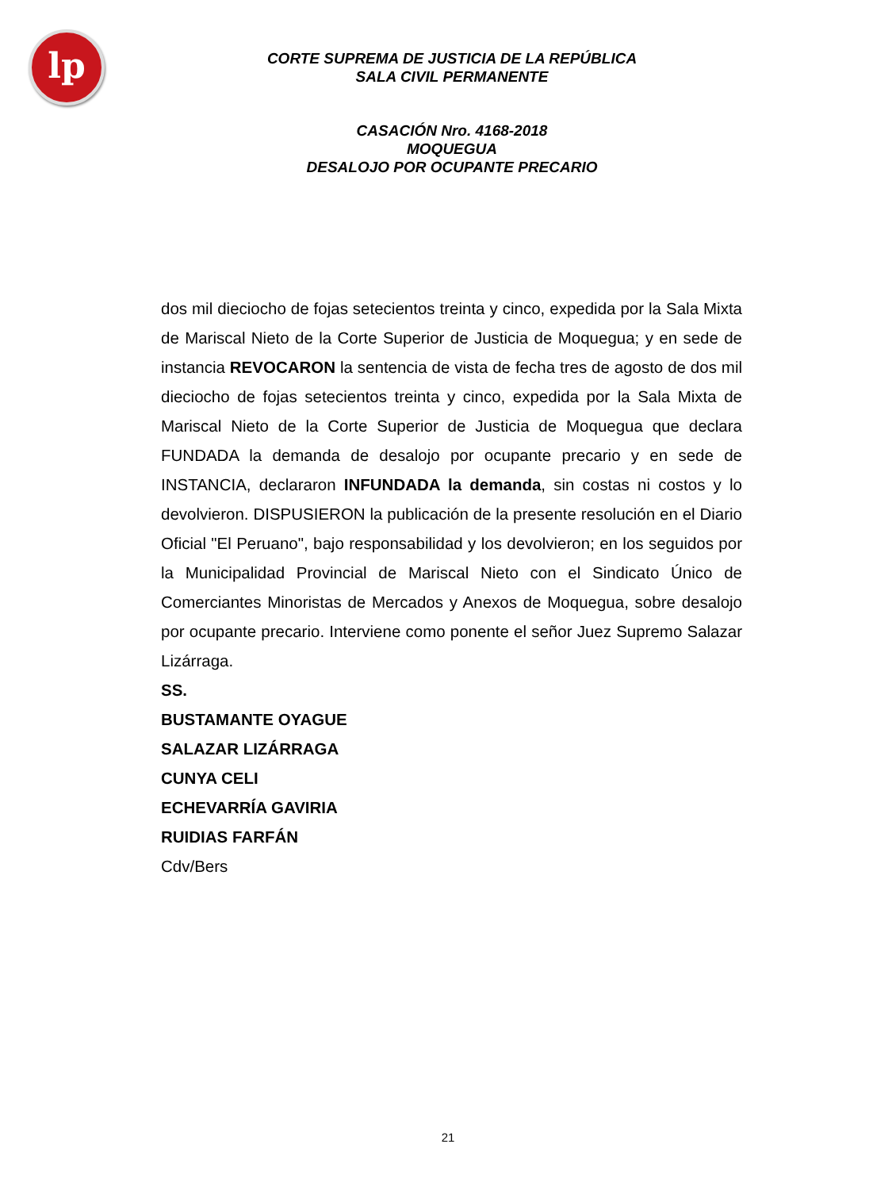lp
CORTE SUPREMA DE JUSTICIA DE LA REPÚBLICA
SALA CIVIL PERMANENTE
CASACIÓN Nro. 4168-2018
MOQUEGUA
DESALOJO POR OCUPANTE PRECARIO
dos mil dieciocho de fojas setecientos treinta y cinco, expedida por la Sala Mixta de Mariscal Nieto de la Corte Superior de Justicia de Moquegua; y en sede de instancia REVOCARON la sentencia de vista de fecha tres de agosto de dos mil dieciocho de fojas setecientos treinta y cinco, expedida por la Sala Mixta de Mariscal Nieto de la Corte Superior de Justicia de Moquegua que declara FUNDADA la demanda de desalojo por ocupante precario y en sede de INSTANCIA, declararon INFUNDADA la demanda, sin costas ni costos y lo devolvieron. DISPUSIERON la publicación de la presente resolución en el Diario Oficial "El Peruano", bajo responsabilidad y los devolvieron; en los seguidos por la Municipalidad Provincial de Mariscal Nieto con el Sindicato Único de Comerciantes Minoristas de Mercados y Anexos de Moquegua, sobre desalojo por ocupante precario. Interviene como ponente el señor Juez Supremo Salazar Lizárraga.
SS.
BUSTAMANTE OYAGUE
SALAZAR LIZÁRRAGA
CUNYA CELI
ECHEVARRÍA GAVIRIA
RUIDIAS FARFÁN
Cdv/Bers
21